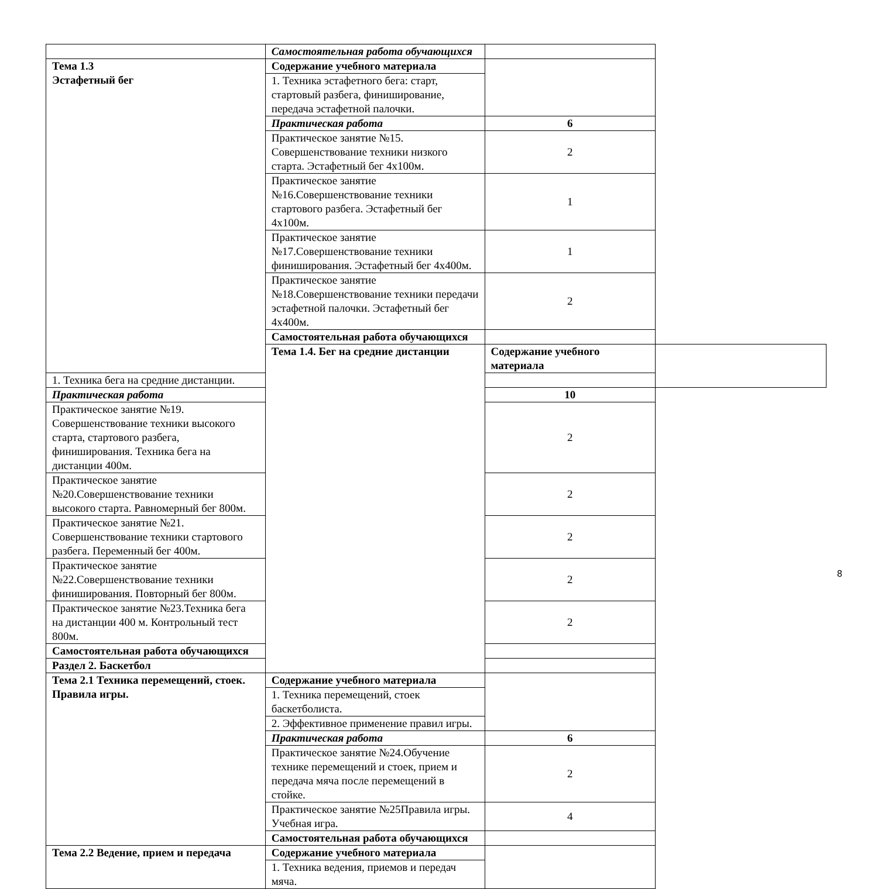| | Самостоятельная работа обучающихся | | |
| Тема 1.3 Эстафетный бег | Содержание учебного материала | | |
| | 1. Техника эстафетного бега: старт, стартовый разбега, финиширование, передача эстафетной палочки. | | |
| | Практическая работа | 6 | |
| | Практическое занятие №15. Совершенствование техники низкого старта. Эстафетный бег 4х100м. | 2 | |
| | Практическое занятие №16.Совершенствование техники стартового разбега. Эстафетный бег 4х100м. | 1 | |
| | Практическое занятие №17.Совершенствование техники финиширования. Эстафетный бег 4х400м. | 1 | |
| | Практическое занятие №18.Совершенствование техники передачи эстафетной палочки. Эстафетный бег 4х400м. | 2 | |
| | Самостоятельная работа обучающихся | | |
| | Тема 1.4. Бег на средние дистанции | Содержание учебного материала | |
| 1. Техника бега на средние дистанции. | | | |
| Практическая работа | | 10 | |
| Практическое занятие №19. Совершенствование техники высокого старта, стартового разбега, финиширования. Техника бега на дистанции 400м. | | 2 | |
| Практическое занятие №20.Совершенствование техники высокого старта. Равномерный бег 800м. | | 2 | |
| Практическое занятие №21. Совершенствование техники стартового разбега. Переменный бег 400м. | | 2 | |
| Практическое занятие №22.Совершенствование техники финиширования. Повторный бег 800м. | | 2 | |
| Практическое занятие №23.Техника бега на дистанции 400 м. Контрольный тест 800м. | | 2 | |
| Самостоятельная работа обучающихся | | | |
| Раздел 2. Баскетбол | | | |
| Тема 2.1 Техника перемещений, стоек. Правила игры. | Содержание учебного материала | | |
| | 1. Техника перемещений, стоек баскетболиста. | | |
| | 2. Эффективное применение правил игры. | | |
| | Практическая работа | 6 | |
| | Практическое занятие №24.Обучение технике перемещений и стоек, прием и передача мяча после перемещений в стойке. | 2 | |
| | Практическое занятие №25Правила игры. Учебная игра. | 4 | |
| | Самостоятельная работа обучающихся | | |
| Тема 2.2 Ведение, прием и передача | Содержание учебного материала | | |
| | 1. Техника ведения, приемов и передач мяча. | | |
8